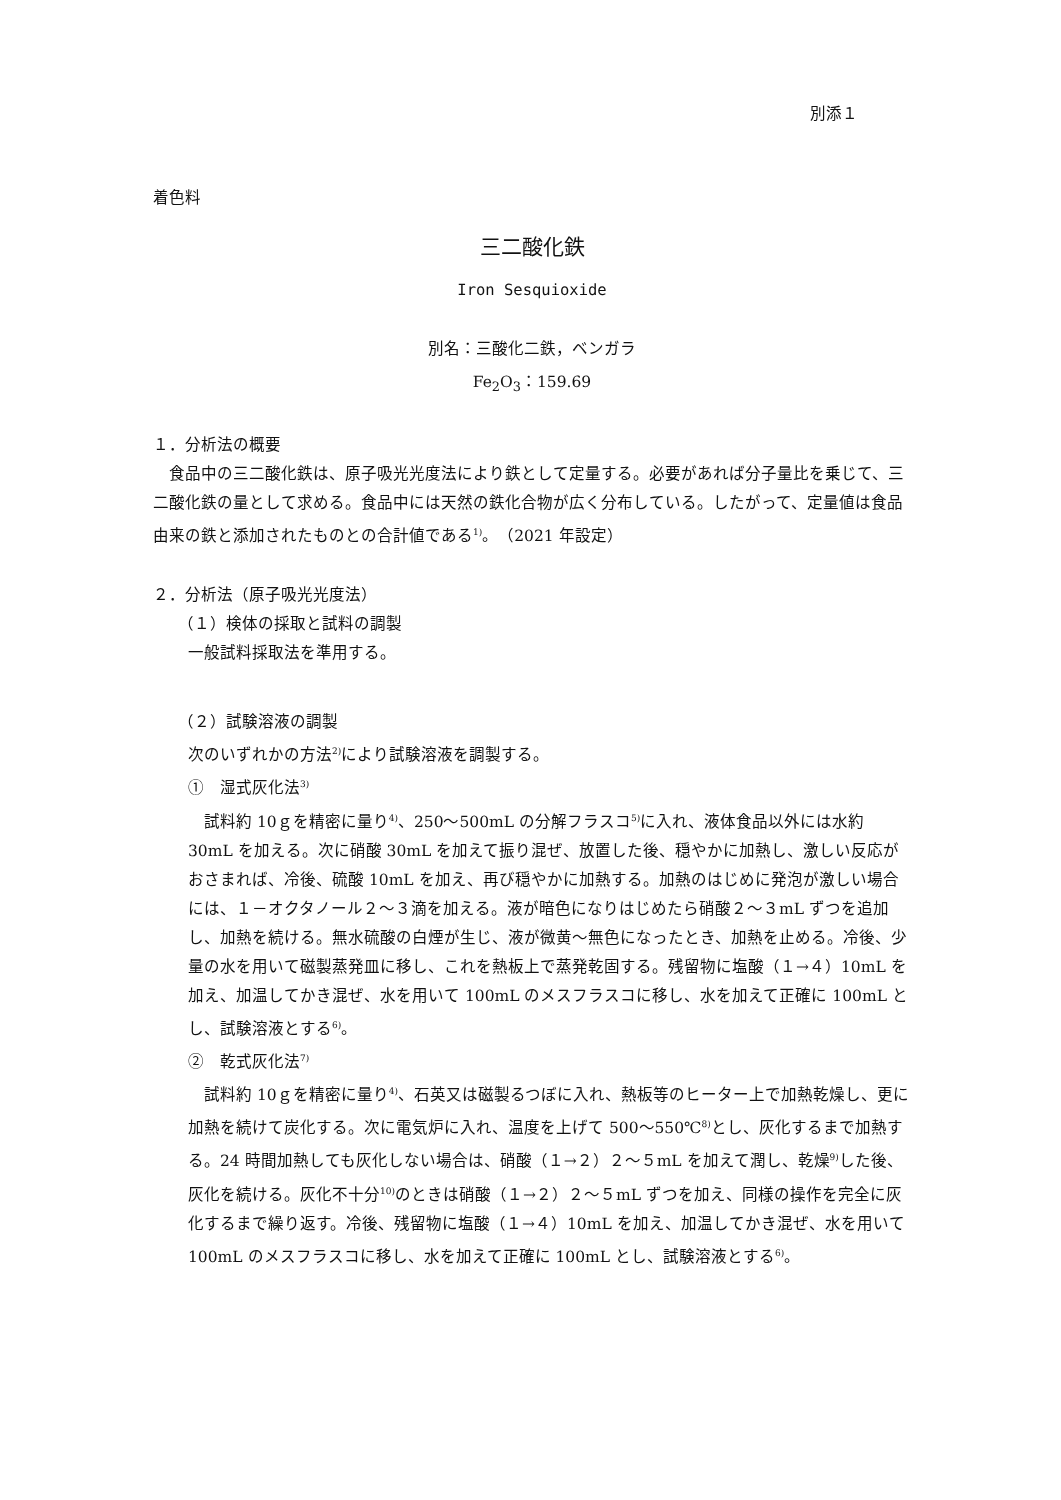別添１
着色料
三二酸化鉄
Iron Sesquioxide
別名：三酸化二鉄，ベンガラ
Fe<sub>2</sub>O<sub>3</sub>：159.69
１．分析法の概要
　食品中の三二酸化鉄は、原子吸光光度法により鉄として定量する。必要があれば分子量比を乗じて、三二酸化鉄の量として求める。食品中には天然の鉄化合物が広く分布している。したがって、定量値は食品由来の鉄と添加されたものとの合計値である<sup>1)</sup>。（2021 年設定）
２．分析法（原子吸光光度法）
（１）検体の採取と試料の調製
一般試料採取法を準用する。
（２）試験溶液の調製
次のいずれかの方法<sup>2)</sup>により試験溶液を調製する。
①　湿式灰化法<sup>3)</sup>
　試料約 10ｇを精密に量り<sup>4)</sup>、250～500mL の分解フラスコ<sup>5)</sup>に入れ、液体食品以外には水約 30mL を加える。次に硝酸 30mL を加えて振り混ぜ、放置した後、穏やかに加熱し、激しい反応がおさまれば、冷後、硫酸 10mL を加え、再び穏やかに加熱する。加熱のはじめに発泡が激しい場合には、１－オクタノール２～３滴を加える。液が暗色になりはじめたら硝酸２～３mL ずつを追加し、加熱を続ける。無水硫酸の白煙が生じ、液が微黄～無色になったとき、加熱を止める。冷後、少量の水を用いて磁製蒸発皿に移し、これを熱板上で蒸発乾固する。残留物に塩酸（１→４）10mL を加え、加温してかき混ぜ、水を用いて 100mL のメスフラスコに移し、水を加えて正確に 100mL とし、試験溶液とする<sup>6)</sup>。
②　乾式灰化法<sup>7)</sup>
　試料約 10ｇを精密に量り<sup>4)</sup>、石英又は磁製るつぼに入れ、熱板等のヒーター上で加熱乾燥し、更に加熱を続けて炭化する。次に電気炉に入れ、温度を上げて 500～550℃<sup>8)</sup>とし、灰化するまで加熱する。24 時間加熱しても灰化しない場合は、硝酸（１→２）２～５mL を加えて潤し、乾燥<sup>9)</sup>した後、灰化を続ける。灰化不十分<sup>10)</sup>のときは硝酸（１→２）２～５mL ずつを加え、同様の操作を完全に灰化するまで繰り返す。冷後、残留物に塩酸（１→４）10mL を加え、加温してかき混ぜ、水を用いて 100mL のメスフラスコに移し、水を加えて正確に 100mL とし、試験溶液とする<sup>6)</sup>。